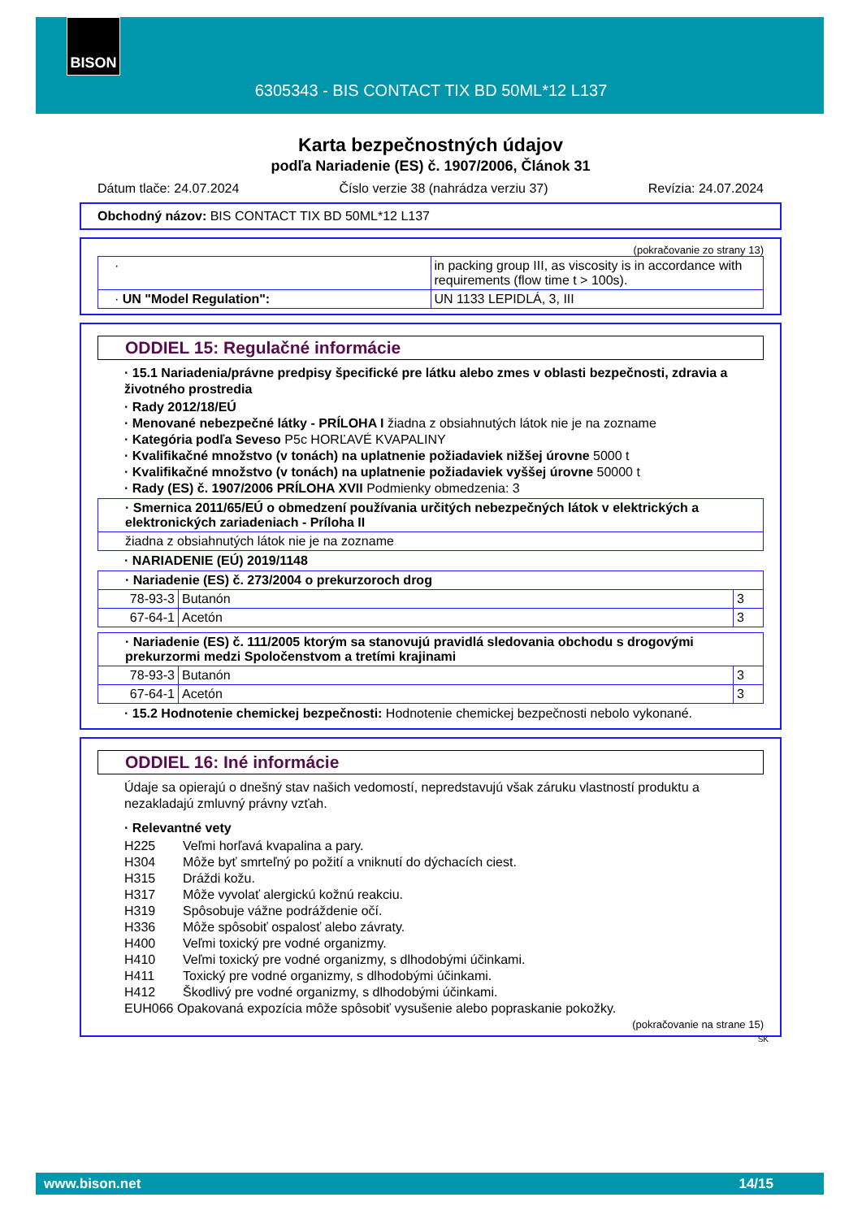BISON
6305343 - BIS CONTACT TIX BD 50ML*12 L137
Karta bezpečnostných údajov
podľa Nariadenie (ES) č. 1907/2006, Článok 31
Dátum tlače: 24.07.2024 Číslo verzie 38 (nahrádza verziu 37) Revízia: 24.07.2024
Obchodný názov: BIS CONTACT TIX BD 50ML*12 L137
(pokračovanie zo strany 13)
| · | in packing group III, as viscosity is in accordance with requirements (flow time t > 100s). |
| · UN "Model Regulation": | UN 1133 LEPIDLÁ, 3, III |
ODDIEL 15: Regulačné informácie
· 15.1 Nariadenia/právne predpisy špecifické pre látku alebo zmes v oblasti bezpečnosti, zdravia a životného prostredia
· Rady 2012/18/EÚ
· Menované nebezpečné látky - PRÍLOHA I žiadna z obsiahnutých látok nie je na zozname
· Kategória podľa Seveso P5c HORĽAVÉ KVAPALINY
· Kvalifikačné množstvo (v tonách) na uplatnenie požiadaviek nižšej úrovne 5000 t
· Kvalifikačné množstvo (v tonách) na uplatnenie požiadaviek vyššej úrovne 50000 t
· Rady (ES) č. 1907/2006 PRÍLOHA XVII Podmienky obmedzenia: 3
| · Smernica 2011/65/EÚ o obmedzení používania určitých nebezpečných látok v elektrických a elektronických zariadeniach - Príloha II |
| žiadna z obsiahnutých látok nie je na zozname |
· NARIADENIE (EÚ) 2019/1148
| · Nariadenie (ES) č. 273/2004 o prekurzoroch drog | | |
| 78-93-3 | Butanón | 3 |
| 67-64-1 | Acetón | 3 |
| · Nariadenie (ES) č. 111/2005 ktorým sa stanovujú pravidlá sledovania obchodu s drogovými prekurzormi medzi Spoločenstvom a tretími krajinami | | |
| 78-93-3 | Butanón | 3 |
| 67-64-1 | Acetón | 3 |
· 15.2 Hodnotenie chemickej bezpečnosti: Hodnotenie chemickej bezpečnosti nebolo vykonané.
ODDIEL 16: Iné informácie
Údaje sa opierajú o dnešný stav našich vedomostí, nepredstavujú však záruku vlastností produktu a nezakladajú zmluvný právny vzťah.
· Relevantné vety
H225 Veľmi horľavá kvapalina a pary.
H304 Môže byť smrteľný po požití a vniknutí do dýchacích ciest.
H315 Dráždi kožu.
H317 Môže vyvolať alergickú kožnú reakciu.
H319 Spôsobuje vážne podráždenie očí.
H336 Môže spôsobiť ospalosť alebo závraty.
H400 Veľmi toxický pre vodné organizmy.
H410 Veľmi toxický pre vodné organizmy, s dlhodobými účinkami.
H411 Toxický pre vodné organizmy, s dlhodobými účinkami.
H412 Škodlivý pre vodné organizmy, s dlhodobými účinkami.
EUH066 Opakovaná expozícia môže spôsobiť vysušenie alebo popraskanie pokožky.
(pokračovanie na strane 15)
SK
www.bison.net 14/15